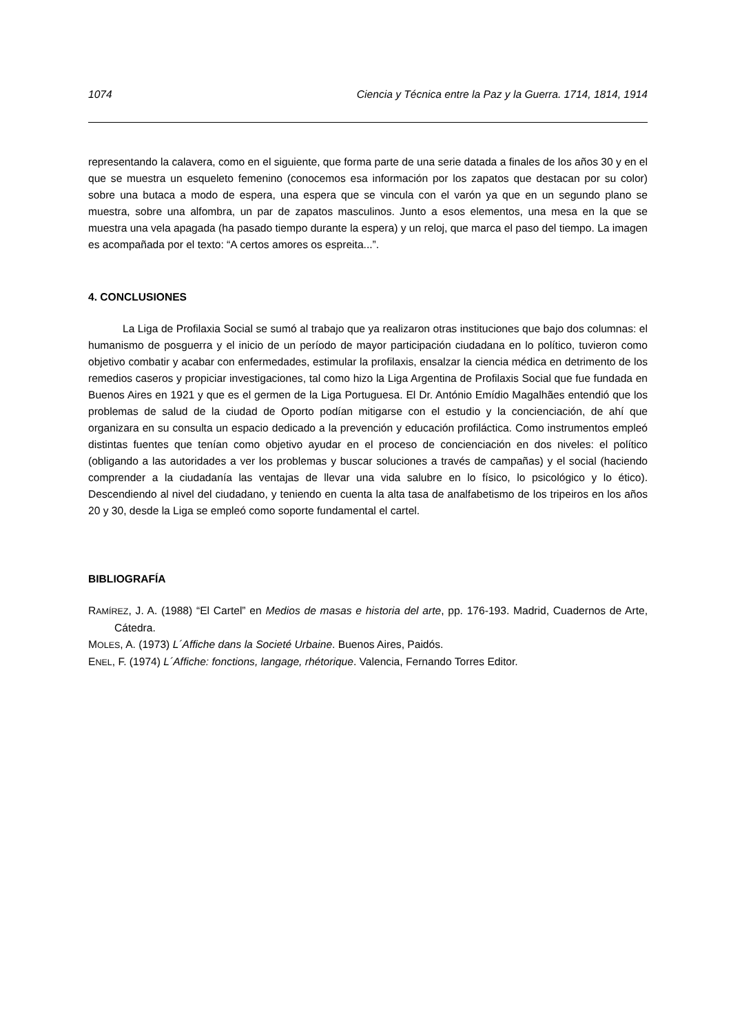1074 Ciencia y Técnica entre la Paz y la Guerra. 1714, 1814, 1914
representando la calavera, como en el siguiente, que forma parte de una serie datada a finales de los años 30 y en el que se muestra un esqueleto femenino (conocemos esa información por los zapatos que destacan por su color) sobre una butaca a modo de espera, una espera que se vincula con el varón ya que en un segundo plano se muestra, sobre una alfombra, un par de zapatos masculinos. Junto a esos elementos, una mesa en la que se muestra una vela apagada (ha pasado tiempo durante la espera) y un reloj, que marca el paso del tiempo. La imagen es acompañada por el texto: “A certos amores os espreita...”.
4. CONCLUSIONES
La Liga de Profilaxia Social se sumó al trabajo que ya realizaron otras instituciones que bajo dos columnas: el humanismo de posguerra y el inicio de un período de mayor participación ciudadana en lo político, tuvieron como objetivo combatir y acabar con enfermedades, estimular la profilaxis, ensalzar la ciencia médica en detrimento de los remedios caseros y propiciar investigaciones, tal como hizo la Liga Argentina de Profilaxis Social que fue fundada en Buenos Aires en 1921 y que es el germen de la Liga Portuguesa. El Dr. António Emídio Magalhães entendió que los problemas de salud de la ciudad de Oporto podían mitigarse con el estudio y la concienciación, de ahí que organizara en su consulta un espacio dedicado a la prevención y educación profiláctica. Como instrumentos empleó distintas fuentes que tenían como objetivo ayudar en el proceso de concienciación en dos niveles: el político (obligando a las autoridades a ver los problemas y buscar soluciones a través de campañas) y el social (haciendo comprender a la ciudadanía las ventajas de llevar una vida salubre en lo físico, lo psicológico y lo ético). Descendiendo al nivel del ciudadano, y teniendo en cuenta la alta tasa de analfabetismo de los tripeiros en los años 20 y 30, desde la Liga se empleó como soporte fundamental el cartel.
BIBLIOGRAFÍA
RAMÍREZ, J. A. (1988) “El Cartel” en Medios de masas e historia del arte, pp. 176-193. Madrid, Cuadernos de Arte, Cátedra.
MOLES, A. (1973) L´Affiche dans la Societé Urbaine. Buenos Aires, Paidós.
ENEL, F. (1974) L´Affiche: fonctions, langage, rhétorique. Valencia, Fernando Torres Editor.